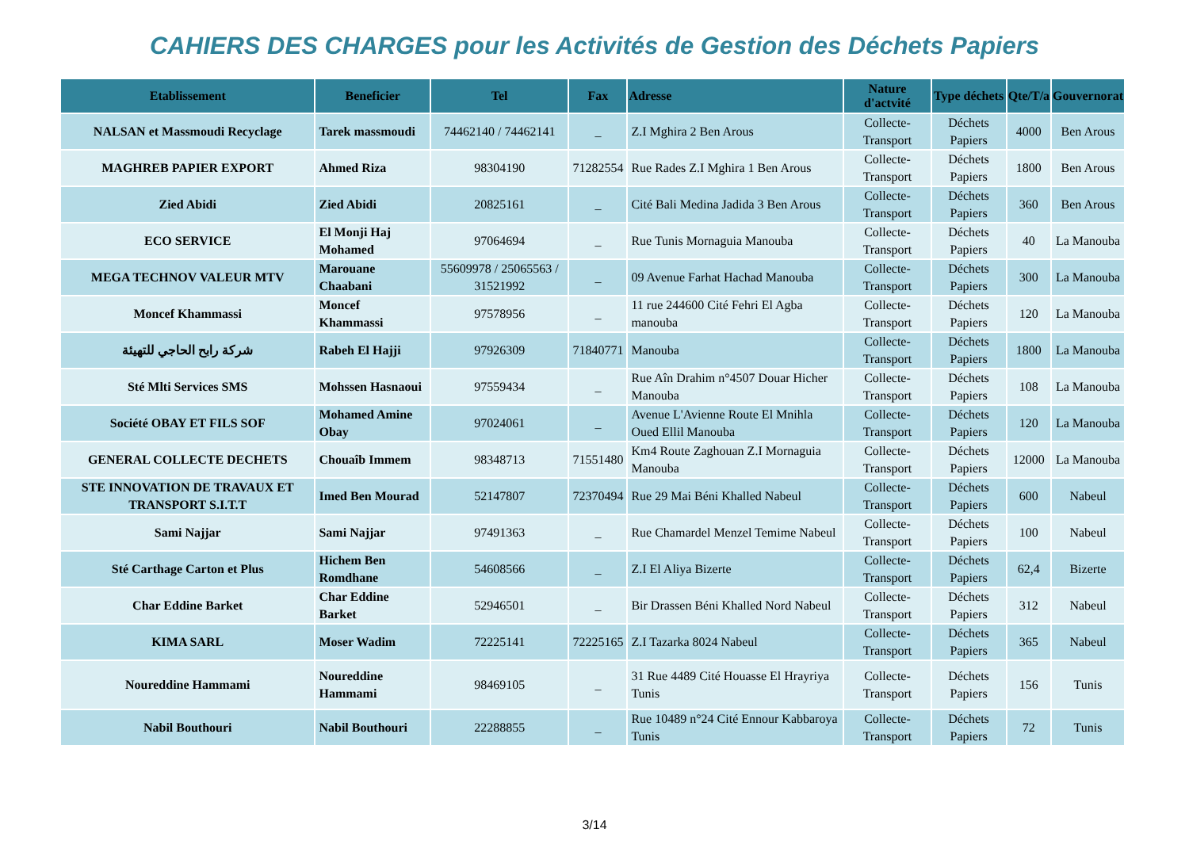CAHIERS DES CHARGES pour les Activités de Gestion des Déchets Papiers
| Etablissement | Beneficier | Tel | Fax | Adresse | Nature d'actvité | Type déchets | Qte/T/a | Gouvernorat |
| --- | --- | --- | --- | --- | --- | --- | --- | --- |
| NALSAN et Massmoudi Recyclage | Tarek massmoudi | 74462140 / 74462141 | _ | Z.I Mghira 2 Ben Arous | Collecte-Transport | Déchets Papiers | 4000 | Ben Arous |
| MAGHREB PAPIER EXPORT | Ahmed Riza | 98304190 | 71282554 | Rue Rades Z.I Mghira 1 Ben Arous | Collecte-Transport | Déchets Papiers | 1800 | Ben Arous |
| Zied Abidi | Zied Abidi | 20825161 | _ | Cité Bali Medina Jadida 3 Ben Arous | Collecte-Transport | Déchets Papiers | 360 | Ben Arous |
| ECO SERVICE | El Monji Haj Mohamed | 97064694 | _ | Rue Tunis Mornaguia Manouba | Collecte-Transport | Déchets Papiers | 40 | La Manouba |
| MEGA TECHNOV VALEUR MTV | Marouane Chaabani | 55609978 / 25065563 / 31521992 | _ | 09 Avenue Farhat Hachad Manouba | Collecte-Transport | Déchets Papiers | 300 | La Manouba |
| Moncef Khammassi | Moncef Khammassi | 97578956 | _ | 11 rue 244600 Cité Fehri El Agba manouba | Collecte-Transport | Déchets Papiers | 120 | La Manouba |
| شركة رابح الحاجي للتهيئة | Rabeh El Hajji | 97926309 | 71840771 | Manouba | Collecte-Transport | Déchets Papiers | 1800 | La Manouba |
| Sté Mlti Services SMS | Mohssen Hasnaoui | 97559434 | _ | Rue Aîn Drahim n°4507 Douar Hicher Manouba | Collecte-Transport | Déchets Papiers | 108 | La Manouba |
| Société OBAY ET FILS SOF | Mohamed Amine Obay | 97024061 | _ | Avenue L'Avienne Route El Mnihla Oued Ellil Manouba | Collecte-Transport | Déchets Papiers | 120 | La Manouba |
| GENERAL COLLECTE DECHETS | Chouaîb Immem | 98348713 | 71551480 | Km4 Route Zaghouan Z.I Mornaguia Manouba | Collecte-Transport | Déchets Papiers | 12000 | La Manouba |
| STE INNOVATION DE TRAVAUX ET TRANSPORT S.I.T.T | Imed Ben Mourad | 52147807 | 72370494 | Rue 29 Mai Béni Khalled Nabeul | Collecte-Transport | Déchets Papiers | 600 | Nabeul |
| Sami Najjar | Sami Najjar | 97491363 | _ | Rue Chamardel Menzel Temime Nabeul | Collecte-Transport | Déchets Papiers | 100 | Nabeul |
| Sté Carthage Carton et Plus | Hichem Ben Romdhane | 54608566 | _ | Z.I El Aliya Bizerte | Collecte-Transport | Déchets Papiers | 62,4 | Bizerte |
| Char Eddine Barket | Char Eddine Barket | 52946501 | _ | Bir Drassen Béni Khalled Nord Nabeul | Collecte-Transport | Déchets Papiers | 312 | Nabeul |
| KIMA SARL | Moser Wadim | 72225141 | 72225165 | Z.I Tazarka 8024 Nabeul | Collecte-Transport | Déchets Papiers | 365 | Nabeul |
| Noureddine Hammami | Noureddine Hammami | 98469105 | _ | 31 Rue 4489 Cité Houasse El Hrayriya Tunis | Collecte-Transport | Déchets Papiers | 156 | Tunis |
| Nabil Bouthouri | Nabil Bouthouri | 22288855 | _ | Rue 10489 n°24 Cité Ennour Kabbaroya Tunis | Collecte-Transport | Déchets Papiers | 72 | Tunis |
3/14